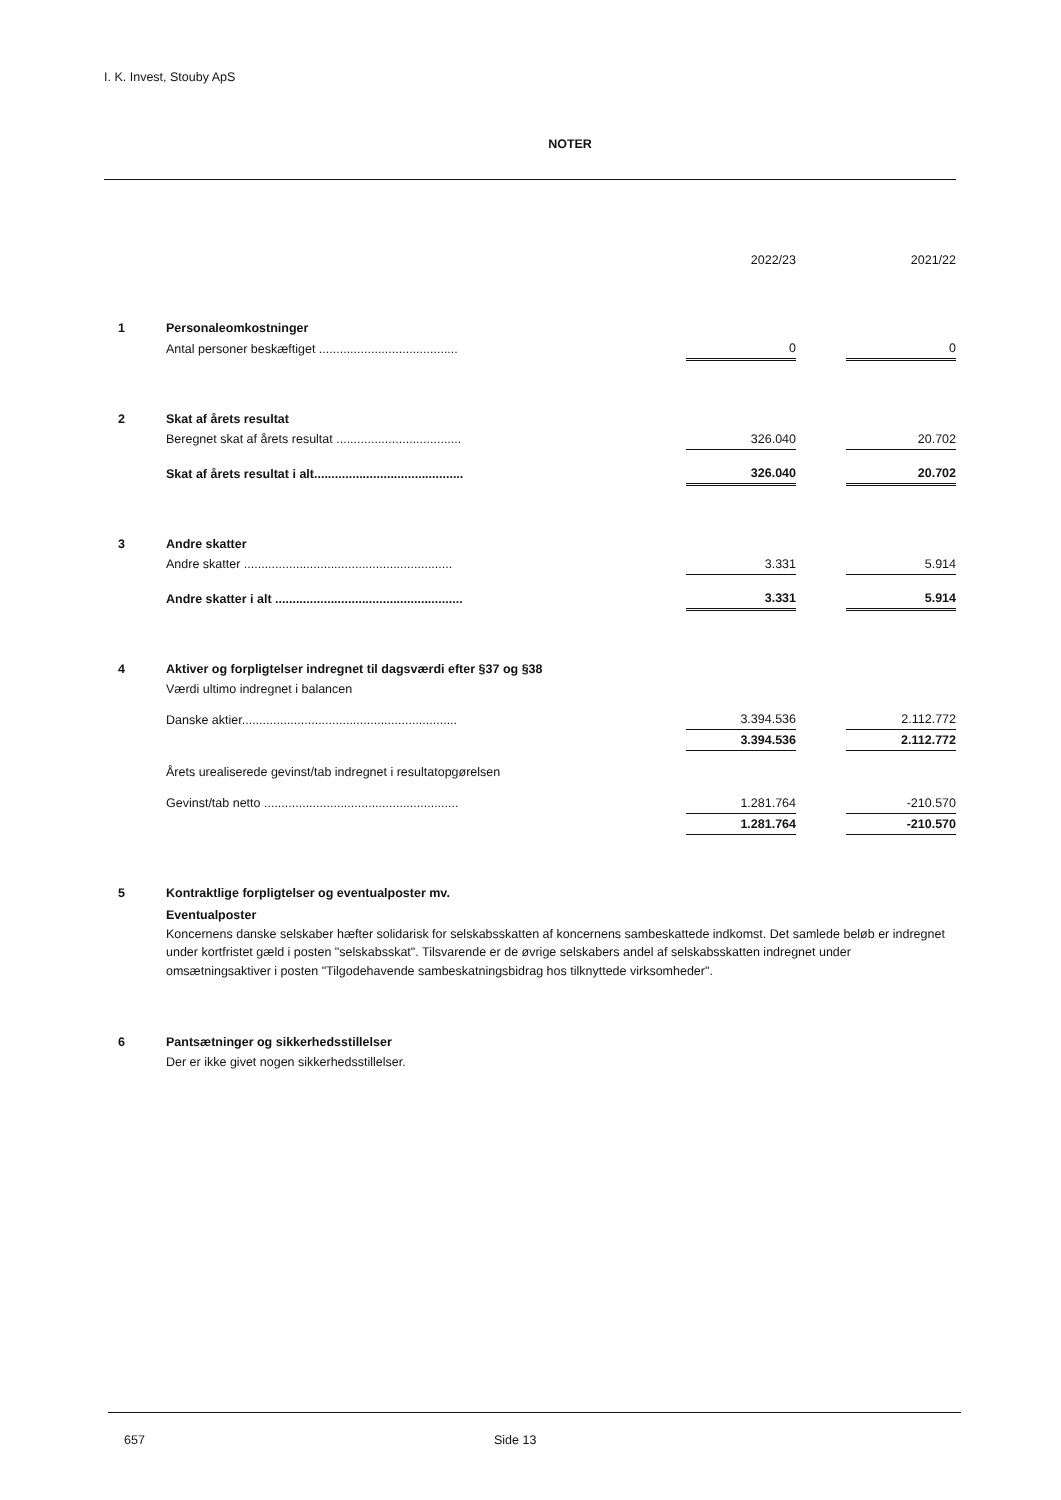I. K. Invest, Stouby ApS
NOTER
| | | 2022/23 | | 2021/22 |
| 1 | Personaleomkostninger | | | |
| | Antal personer beskæftiget ........................................ | 0 | | 0 |
| 2 | Skat af årets resultat | | | |
| | Beregnet skat af årets resultat .................................... | 326.040 | | 20.702 |
| | Skat af årets resultat i alt........................................... | 326.040 | | 20.702 |
| 3 | Andre skatter | | | |
| | Andre skatter ............................................................ | 3.331 | | 5.914 |
| | Andre skatter i alt ...................................................... | 3.331 | | 5.914 |
| 4 | Aktiver og forpligtelser indregnet til dagsværdi efter §37 og §38 | | | |
| | Værdi ultimo indregnet i balancen | | | |
| | Danske aktier.............................................................. | 3.394.536 | | 2.112.772 |
| | | 3.394.536 | | 2.112.772 |
| | Årets urealiserede gevinst/tab indregnet i resultatopgørelsen | | | |
| | Gevinst/tab netto ........................................................ | 1.281.764 | | -210.570 |
| | | 1.281.764 | | -210.570 |
| 5 | Kontraktlige forpligtelser og eventualposter mv. | | | |
| | Eventualposter Koncernens danske selskaber hæfter solidarisk for selskabsskatten af koncernens sambeskattede indkomst. Det samlede beløb er indregnet under kortfristet gæld i posten "selskabsskat". Tilsvarende er de øvrige selskabers andel af selskabsskatten indregnet under omsætningsaktiver i posten "Tilgodehavende sambeskatningsbidrag hos tilknyttede virksomheder". | | | |
| 6 | Pantsætninger og sikkerhedsstillelser | | | |
| | Der er ikke givet nogen sikkerhedsstillelser. | | | |
657 Side 13